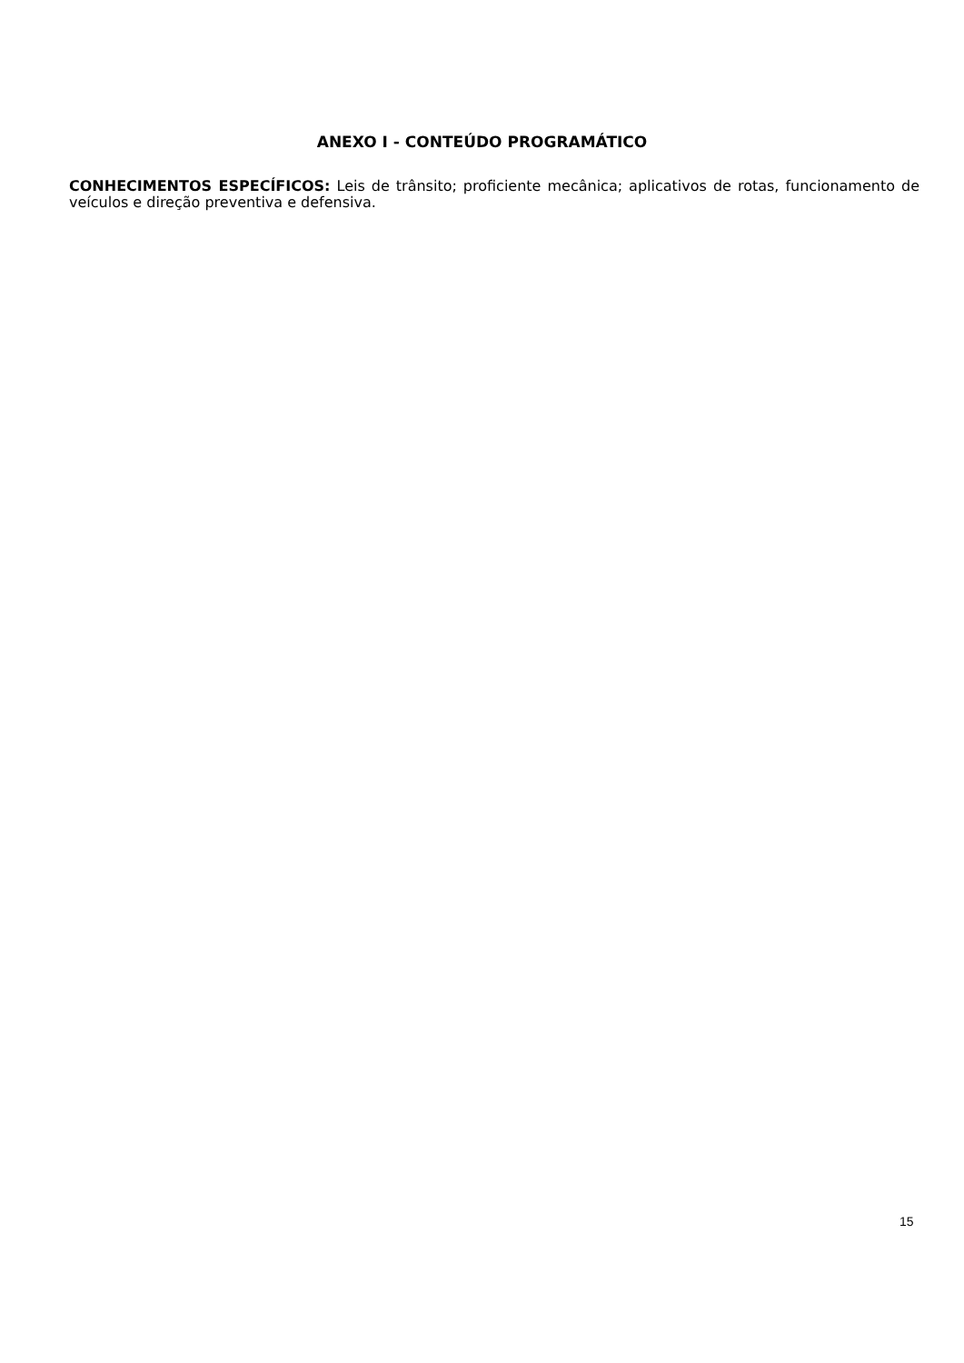ANEXO I - CONTEÚDO PROGRAMÁTICO
CONHECIMENTOS ESPECÍFICOS: Leis de trânsito; proficiente mecânica; aplicativos de rotas, funcionamento de veículos e direção preventiva e defensiva.
15